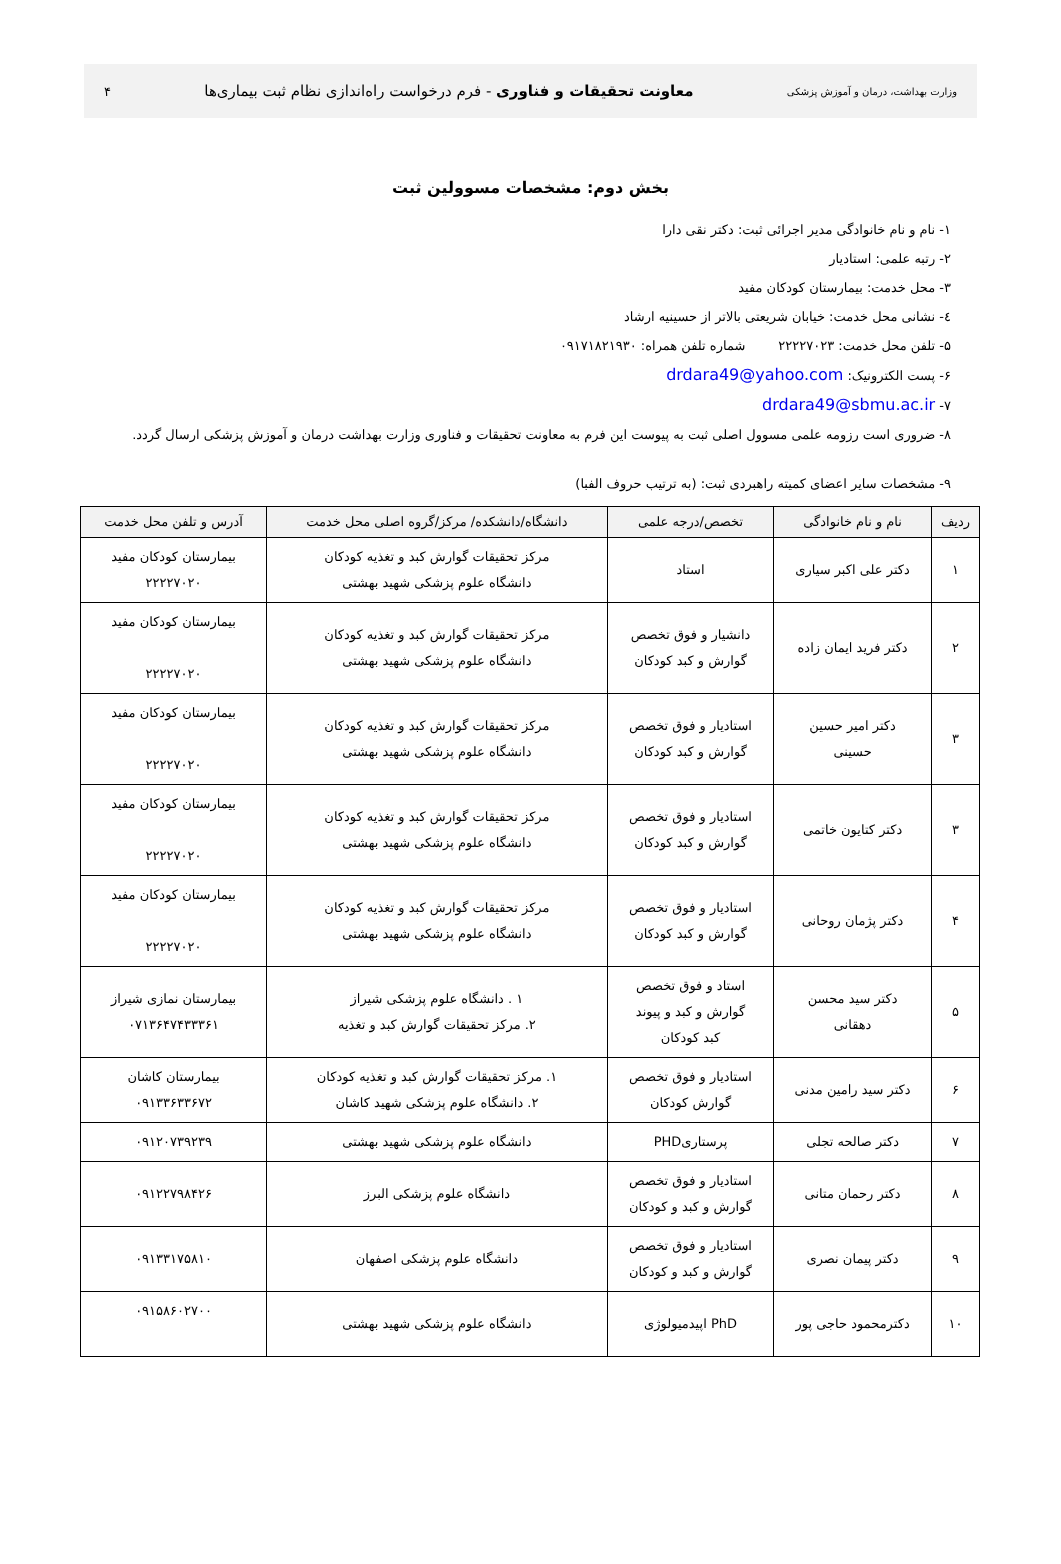وزارت بهداشت، درمان و آموزش پزشکی معاونت تحقیقات و فناوری - فرم درخواست راه‌اندازی نظام ثبت بیماری‌ها ۴
بخش دوم: مشخصات مسوولین ثبت
۱- نام و نام خانوادگی مدیر اجرائی ثبت: دکتر نقی دارا
۲- رتبه علمی: استادیار
۳- محل خدمت: بیمارستان کودکان مفید
٤- نشانی محل خدمت: خیابان شریعتی بالاتر از حسینیه ارشاد
۵- تلفن محل خدمت: ۲۲۲۲۷۰۲۳ شماره تلفن همراه: ۰۹۱۷۱۸۲۱۹۳۰
۶- پست الکترونیک: drdara49@yahoo.com
۷- drdara49@sbmu.ac.ir
۸- ضروری است رزومه علمی مسوول اصلی ثبت به پیوست این فرم به معاونت تحقیقات و فناوری وزارت بهداشت درمان و آموزش پزشکی ارسال گردد.
۹- مشخصات سایر اعضای کمیته راهبردی ثبت: (به ترتیب حروف الفبا)
| ردیف | نام و نام خانوادگی | تخصص/درجه علمی | دانشگاه/دانشکده/ مرکز/گروه اصلی محل خدمت | آدرس و تلفن محل خدمت |
| --- | --- | --- | --- | --- |
| ۱ | دکتر علی اکبر سیاری | استاد | مرکز تحقیقات گوارش کبد و تغذیه کودکان دانشگاه علوم پزشکی شهید بهشتی | بیمارستان کودکان مفید ۲۲۲۲۷۰۲۰ |
| ۲ | دکتر فرید ایمان زاده | دانشیار و فوق تخصص گوارش و کبد کودکان | مرکز تحقیقات گوارش کبد و تغذیه کودکان دانشگاه علوم پزشکی شهید بهشتی | بیمارستان کودکان مفید ۲۲۲۲۷۰۲۰ |
| ۳ | دکتر امیر حسین حسینی | استادیار و فوق تخصص گوارش و کبد کودکان | مرکز تحقیقات گوارش کبد و تغذیه کودکان دانشگاه علوم پزشکی شهید بهشتی | بیمارستان کودکان مفید ۲۲۲۲۷۰۲۰ |
| ۳ | دکتر کتایون خاتمی | استادیار و فوق تخصص گوارش و کبد کودکان | مرکز تحقیقات گوارش کبد و تغذیه کودکان دانشگاه علوم پزشکی شهید بهشتی | بیمارستان کودکان مفید ۲۲۲۲۷۰۲۰ |
| ۴ | دکتر پژمان روحانی | استادیار و فوق تخصص گوارش و کبد کودکان | مرکز تحقیقات گوارش کبد و تغذیه کودکان دانشگاه علوم پزشکی شهید بهشتی | بیمارستان کودکان مفید ۲۲۲۲۷۰۲۰ |
| ۵ | دکتر سید محسن دهقانی | استاد و فوق تخصص گوارش و کبد و پیوند کبد کودکان | ۱ . دانشگاه علوم پزشکی شیراز ۲. مرکز تحقیقات گوارش کبد و تغذیه | بیمارستان نمازی شیراز ۰۷۱۳۶۴۷۴۳۳۳۶۱ |
| ۶ | دکتر سید رامین مدنی | استادیار و فوق تخصص گوارش کودکان | ۱. مرکز تحقیقات گوارش کبد و تغذیه کودکان ۲. دانشگاه علوم پزشکی شهید کاشان | بیمارستان کاشان ۰۹۱۳۳۶۳۳۶۷۲ |
| ۷ | دکتر صالحه تجلی | پرستاریPHD | دانشگاه علوم پزشکی شهید بهشتی | ۰۹۱۲۰۷۳۹۲۳۹ |
| ۸ | دکتر رحمان متانی | استادیار و فوق تخصص گوارش و کبد و کودکان | دانشگاه علوم پزشکی البرز | ۰۹۱۲۲۷۹۸۴۲۶ |
| ۹ | دکتر پیمان نصری | استادیار و فوق تخصص گوارش و کبد و کودکان | دانشگاه علوم پزشکی اصفهان | ۰۹۱۳۳۱۷۵۸۱۰ |
| ۱۰ | دکترمحمود حاجی پور | PhD اپیدمیولوژی | دانشگاه علوم پزشکی شهید بهشتی | ۰۹۱۵۸۶۰۲۷۰۰ |